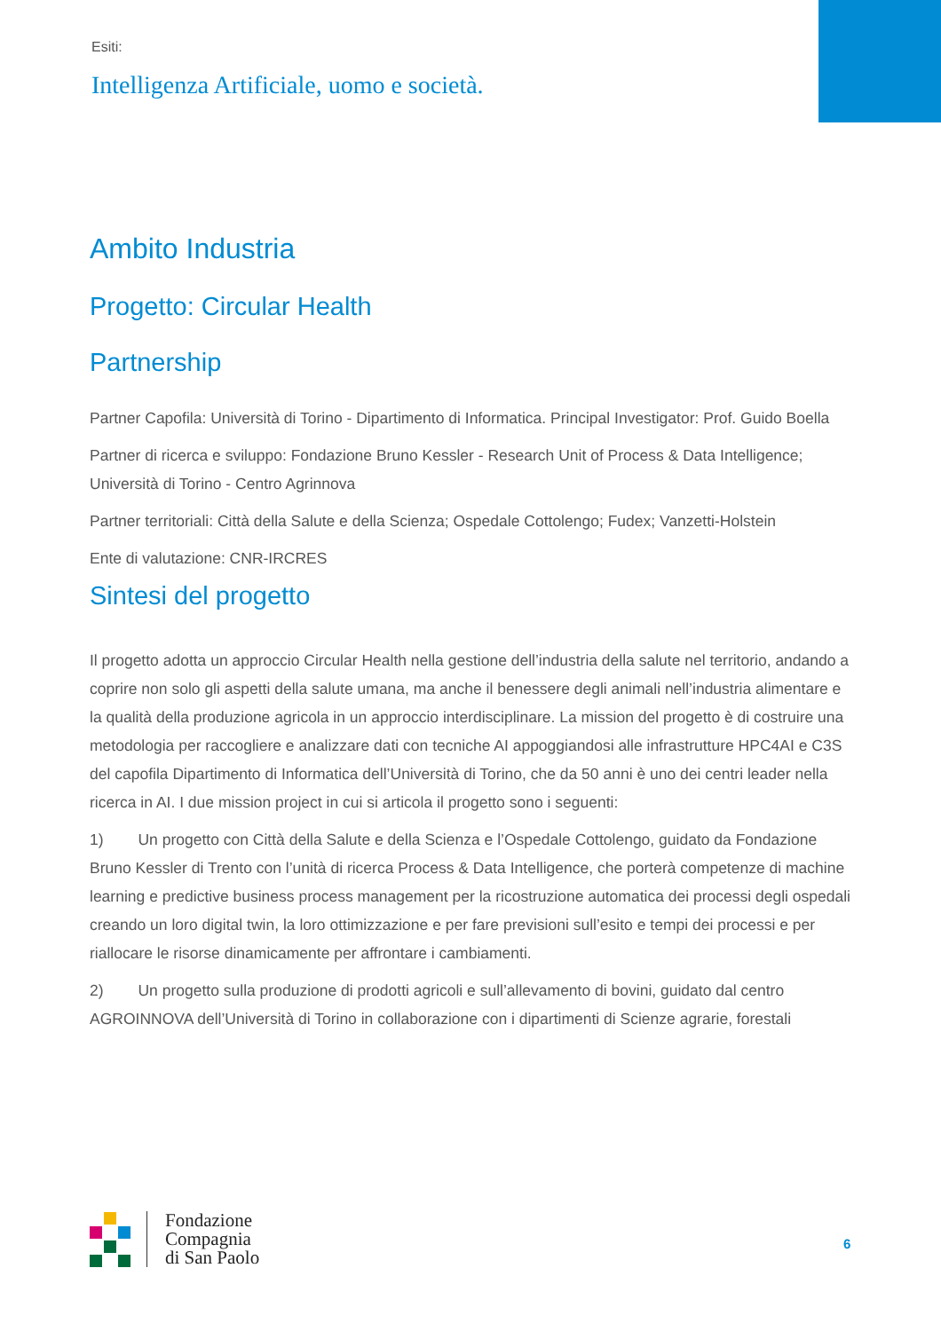Esiti:
Intelligenza Artificiale, uomo e società.
Ambito Industria
Progetto: Circular Health
Partnership
Partner Capofila: Università di Torino - Dipartimento di Informatica. Principal Investigator: Prof. Guido Boella
Partner di ricerca e sviluppo: Fondazione Bruno Kessler - Research Unit of Process & Data Intelligence; Università di Torino - Centro Agrinnova
Partner territoriali: Città della Salute e della Scienza; Ospedale Cottolengo; Fudex; Vanzetti-Holstein
Ente di valutazione: CNR-IRCRES
Sintesi del progetto
Il progetto adotta un approccio Circular Health nella gestione dell’industria della salute nel territorio, andando a coprire non solo gli aspetti della salute umana, ma anche il benessere degli animali nell’industria alimentare e la qualità della produzione agricola in un approccio interdisciplinare. La mission del progetto è di costruire una metodologia per raccogliere e analizzare dati con tecniche AI appoggiandosi alle infrastrutture HPC4AI e C3S del capofila Dipartimento di Informatica dell’Università di Torino, che da 50 anni è uno dei centri leader nella ricerca in AI. I due mission project in cui si articola il progetto sono i seguenti:
1) Un progetto con Città della Salute e della Scienza e l’Ospedale Cottolengo, guidato da Fondazione Bruno Kessler di Trento con l’unità di ricerca Process & Data Intelligence, che porterà competenze di machine learning e predictive business process management per la ricostruzione automatica dei processi degli ospedali creando un loro digital twin, la loro ottimizzazione e per fare previsioni sull’esito e tempi dei processi e per riallocare le risorse dinamicamente per affrontare i cambiamenti.
2) Un progetto sulla produzione di prodotti agricoli e sull’allevamento di bovini, guidato dal centro AGROINNOVA dell’Università di Torino in collaborazione con i dipartimenti di Scienze agrarie, forestali
Fondazione
Compagnia
di San Paolo
6